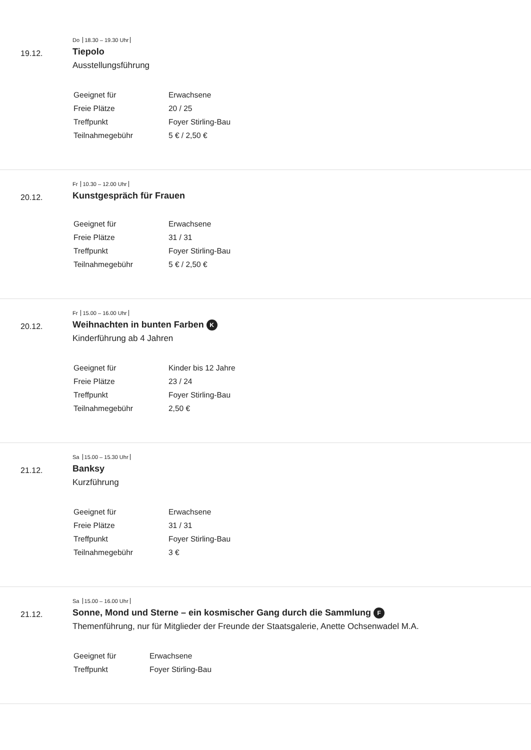19.12.
Do 18.30 – 19.30 Uhr
Tiepolo
Ausstellungsführung
| Geeignet für | Erwachsene |
| Freie Plätze | 20 / 25 |
| Treffpunkt | Foyer Stirling-Bau |
| Teilnahmegebühr | 5 € / 2,50 € |
20.12.
Fr 10.30 – 12.00 Uhr
Kunstgespräch für Frauen
| Geeignet für | Erwachsene |
| Freie Plätze | 31 / 31 |
| Treffpunkt | Foyer Stirling-Bau |
| Teilnahmegebühr | 5 € / 2,50 € |
20.12.
Fr 15.00 – 16.00 Uhr
Weihnachten in bunten Farben K
Kinderführung ab 4 Jahren
| Geeignet für | Kinder bis 12 Jahre |
| Freie Plätze | 23 / 24 |
| Treffpunkt | Foyer Stirling-Bau |
| Teilnahmegebühr | 2,50 € |
21.12.
Sa 15.00 – 15.30 Uhr
Banksy
Kurzführung
| Geeignet für | Erwachsene |
| Freie Plätze | 31 / 31 |
| Treffpunkt | Foyer Stirling-Bau |
| Teilnahmegebühr | 3 € |
21.12.
Sa 15.00 – 16.00 Uhr
Sonne, Mond und Sterne – ein kosmischer Gang durch die Sammlung F
Themenführung, nur für Mitglieder der Freunde der Staatsgalerie, Anette Ochsenwadel M.A.
| Geeignet für | Erwachsene |
| Treffpunkt | Foyer Stirling-Bau |